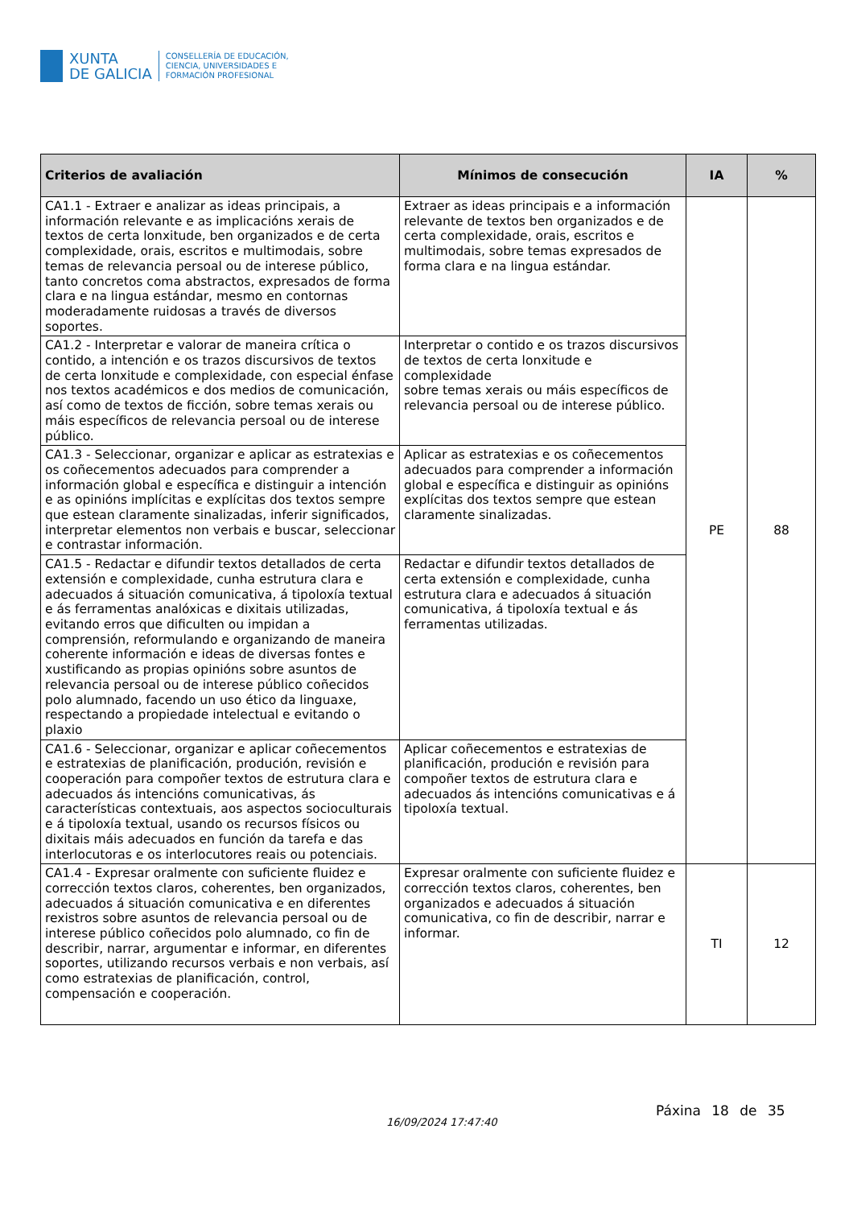XUNTA
DE GALICIA
CONSELLERÍA DE EDUCACIÓN,
CIENCIA, UNIVERSIDADES E
FORMACIÓN PROFESIONAL
| Criterios de avaliación | Mínimos de consecución | IA | % |
| --- | --- | --- | --- |
| CA1.1 - Extraer e analizar as ideas principais, a información relevante e as implicacións xerais de textos de certa lonxitude, ben organizados e de certa complexidade, orais, escritos e multimodais, sobre temas de relevancia persoal ou de interese público, tanto concretos coma abstractos, expresados de forma clara e na lingua estándar, mesmo en contornas moderadamente ruidosas a través de diversos soportes. | Extraer as ideas principais e a información relevante de textos ben organizados e de certa complexidade, orais, escritos e multimodais, sobre temas expresados de forma clara e na lingua estándar. | PE | 88 |
| CA1.2 - Interpretar e valorar de maneira crítica o contido, a intención e os trazos discursivos de textos de certa lonxitude e complexidade, con especial énfase nos textos académicos e dos medios de comunicación, así como de textos de ficción, sobre temas xerais ou máis específicos de relevancia persoal ou de interese público. | Interpretar o contido e os trazos discursivos de textos de certa lonxitude e complexidade sobre temas xerais ou máis específicos de relevancia persoal ou de interese público. | | |
| CA1.3 - Seleccionar, organizar e aplicar as estratexias e os coñecementos adecuados para comprender a información global e específica e distinguir a intención e as opinións implícitas e explícitas dos textos sempre que estean claramente sinalizadas, inferir significados, interpretar elementos non verbais e buscar, seleccionar e contrastar información. | Aplicar as estratexias e os coñecementos adecuados para comprender a información global e específica e distinguir as opinións explícitas dos textos sempre que estean claramente sinalizadas. | | |
| CA1.5 - Redactar e difundir textos detallados de certa extensión e complexidade, cunha estrutura clara e adecuados á situación comunicativa, á tipoloxía textual e ás ferramentas analóxicas e dixitais utilizadas, evitando erros que dificulten ou impidan a comprensión, reformulando e organizando de maneira coherente información e ideas de diversas fontes e xustificando as propias opinións sobre asuntos de relevancia persoal ou de interese público coñecidos polo alumnado, facendo un uso ético da linguaxe, respectando a propiedade intelectual e evitando o plaxio | Redactar e difundir textos detallados de certa extensión e complexidade, cunha estrutura clara e adecuados á situación comunicativa, á tipoloxía textual e ás ferramentas utilizadas. | | |
| CA1.6 - Seleccionar, organizar e aplicar coñecementos e estratexias de planificación, produción, revisión e cooperación para compoñer textos de estrutura clara e adecuados ás intencións comunicativas, ás características contextuais, aos aspectos socioculturais e á tipoloxía textual, usando os recursos físicos ou dixitais máis adecuados en función da tarefa e das interlocutoras e os interlocutores reais ou potenciais. | Aplicar coñecementos e estratexias de planificación, produción e revisión para compoñer textos de estrutura clara e adecuados ás intencións comunicativas e á tipoloxía textual. | | |
| CA1.4 - Expresar oralmente con suficiente fluidez e corrección textos claros, coherentes, ben organizados, adecuados á situación comunicativa e en diferentes rexistros sobre asuntos de relevancia persoal ou de interese público coñecidos polo alumnado, co fin de describir, narrar, argumentar e informar, en diferentes soportes, utilizando recursos verbais e non verbais, así como estratexias de planificación, control, compensación e cooperación. | Expresar oralmente con suficiente fluidez e corrección textos claros, coherentes, ben organizados e adecuados á situación comunicativa, co fin de describir, narrar e informar. | TI | 12 |
16/09/2024 17:47:40
Páxina 18 de 35